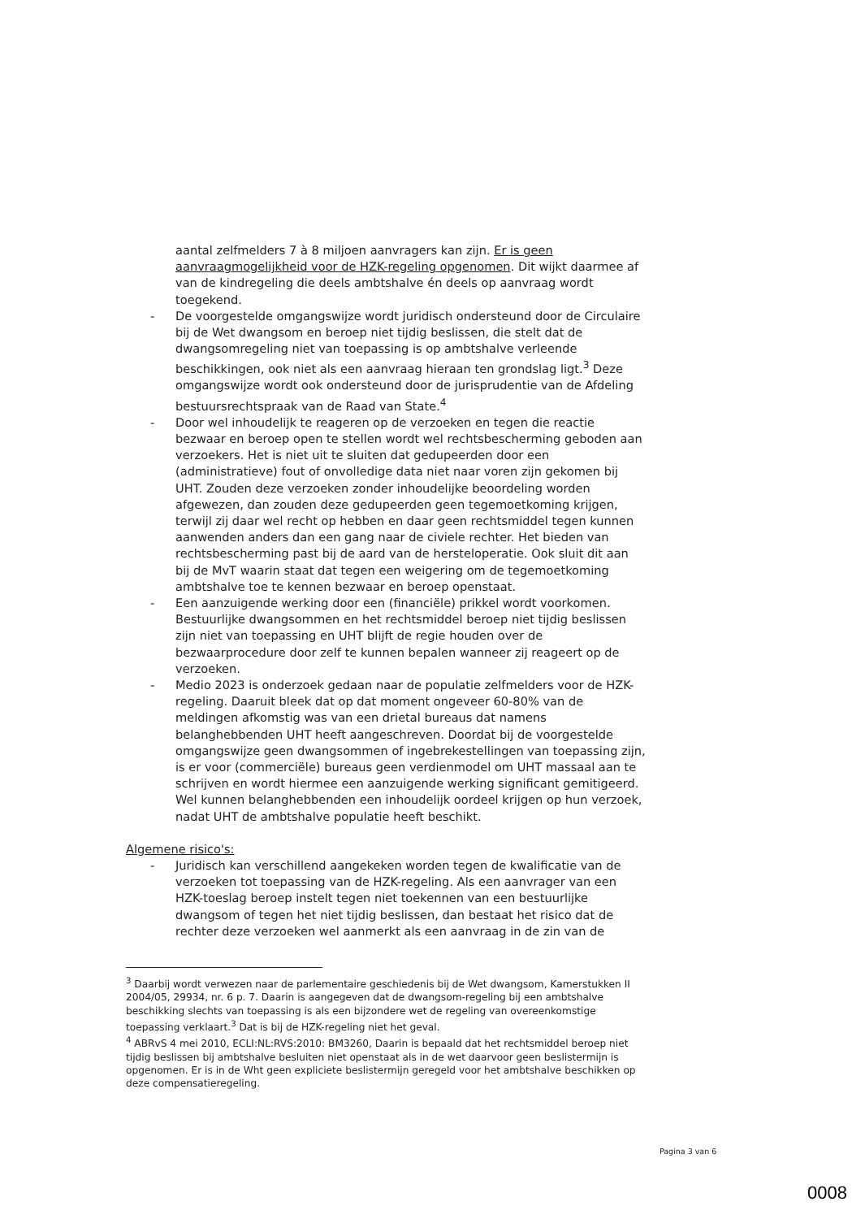aantal zelfmelders 7 à 8 miljoen aanvragers kan zijn. Er is geen aanvraagmogelijkheid voor de HZK-regeling opgenomen. Dit wijkt daarmee af van de kindregeling die deels ambtshalve én deels op aanvraag wordt toegekend.
- De voorgestelde omgangswijze wordt juridisch ondersteund door de Circulaire bij de Wet dwangsom en beroep niet tijdig beslissen, die stelt dat de dwangsomregeling niet van toepassing is op ambtshalve verleende beschikkingen, ook niet als een aanvraag hieraan ten grondslag ligt.<sup>3</sup> Deze omgangswijze wordt ook ondersteund door de jurisprudentie van de Afdeling bestuursrechtspraak van de Raad van State.<sup>4</sup>
- Door wel inhoudelijk te reageren op de verzoeken en tegen die reactie bezwaar en beroep open te stellen wordt wel rechtsbescherming geboden aan verzoekers. Het is niet uit te sluiten dat gedupeerden door een (administratieve) fout of onvolledige data niet naar voren zijn gekomen bij UHT. Zouden deze verzoeken zonder inhoudelijke beoordeling worden afgewezen, dan zouden deze gedupeerden geen tegemoetkoming krijgen, terwijl zij daar wel recht op hebben en daar geen rechtsmiddel tegen kunnen aanwenden anders dan een gang naar de civiele rechter. Het bieden van rechtsbescherming past bij de aard van de hersteloperatie. Ook sluit dit aan bij de MvT waarin staat dat tegen een weigering om de tegemoetkoming ambtshalve toe te kennen bezwaar en beroep openstaat.
- Een aanzuigende werking door een (financiële) prikkel wordt voorkomen. Bestuurlijke dwangsommen en het rechtsmiddel beroep niet tijdig beslissen zijn niet van toepassing en UHT blijft de regie houden over de bezwaarprocedure door zelf te kunnen bepalen wanneer zij reageert op de verzoeken.
- Medio 2023 is onderzoek gedaan naar de populatie zelfmelders voor de HZK-regeling. Daaruit bleek dat op dat moment ongeveer 60-80% van de meldingen afkomstig was van een drietal bureaus dat namens belanghebbenden UHT heeft aangeschreven. Doordat bij de voorgestelde omgangswijze geen dwangsommen of ingebrekestellingen van toepassing zijn, is er voor (commerciële) bureaus geen verdienmodel om UHT massaal aan te schrijven en wordt hiermee een aanzuigende werking significant gemitigeerd. Wel kunnen belanghebbenden een inhoudelijk oordeel krijgen op hun verzoek, nadat UHT de ambtshalve populatie heeft beschikt.
Algemene risico's:
- Juridisch kan verschillend aangekeken worden tegen de kwalificatie van de verzoeken tot toepassing van de HZK-regeling. Als een aanvrager van een HZK-toeslag beroep instelt tegen niet toekennen van een bestuurlijke dwangsom of tegen het niet tijdig beslissen, dan bestaat het risico dat de rechter deze verzoeken wel aanmerkt als een aanvraag in de zin van de
<sup>3</sup> Daarbij wordt verwezen naar de parlementaire geschiedenis bij de Wet dwangsom, Kamerstukken II 2004/05, 29934, nr. 6 p. 7. Daarin is aangegeven dat de dwangsom-regeling bij een ambtshalve beschikking slechts van toepassing is als een bijzondere wet de regeling van overeenkomstige toepassing verklaart.<sup>3</sup> Dat is bij de HZK-regeling niet het geval.
<sup>4</sup> ABRvS 4 mei 2010, ECLI:NL:RVS:2010: BM3260, Daarin is bepaald dat het rechtsmiddel beroep niet tijdig beslissen bij ambtshalve besluiten niet openstaat als in de wet daarvoor geen beslistermijn is opgenomen. Er is in de Wht geen expliciete beslistermijn geregeld voor het ambtshalve beschikken op deze compensatieregeling.
Pagina 3 van 6
0008